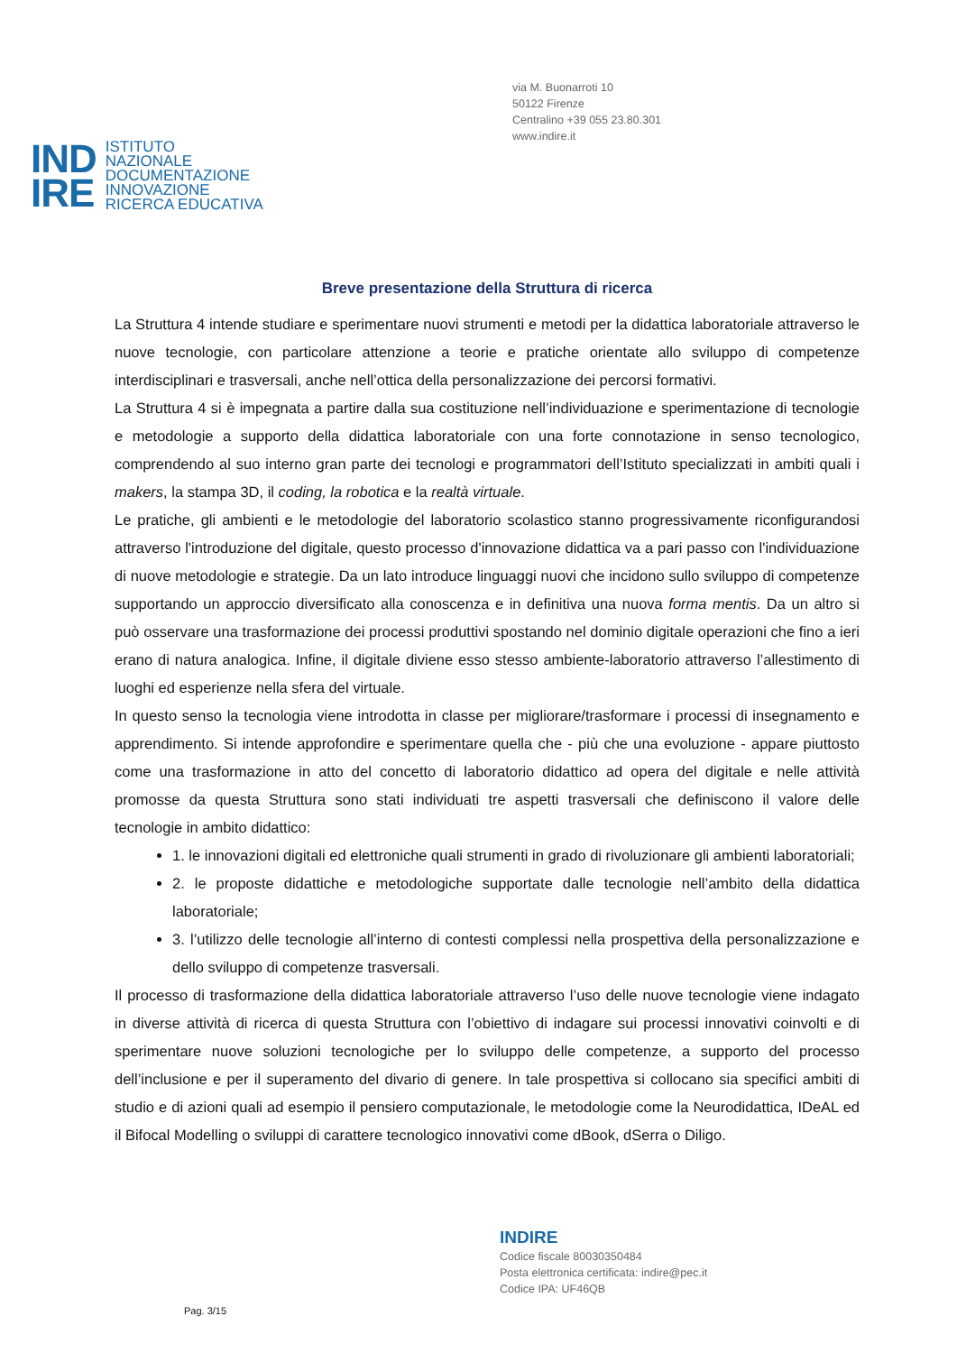via M. Buonarroti 10
50122 Firenze
Centralino +39 055 23.80.301
www.indire.it
IND
IRE
ISTITUTO
NAZIONALE
DOCUMENTAZIONE
INNOVAZIONE
RICERCA EDUCATIVA
Breve presentazione della Struttura di ricerca
La Struttura 4 intende studiare e sperimentare nuovi strumenti e metodi per la didattica laboratoriale attraverso le nuove tecnologie, con particolare attenzione a teorie e pratiche orientate allo sviluppo di competenze interdisciplinari e trasversali, anche nell’ottica della personalizzazione dei percorsi formativi.
La Struttura 4 si è impegnata a partire dalla sua costituzione nell’individuazione e sperimentazione di tecnologie e metodologie a supporto della didattica laboratoriale con una forte connotazione in senso tecnologico, comprendendo al suo interno gran parte dei tecnologi e programmatori dell’Istituto specializzati in ambiti quali i makers, la stampa 3D, il coding, la robotica e la realtà virtuale.
Le pratiche, gli ambienti e le metodologie del laboratorio scolastico stanno progressivamente riconfigurandosi attraverso l'introduzione del digitale, questo processo d'innovazione didattica va a pari passo con l'individuazione di nuove metodologie e strategie. Da un lato introduce linguaggi nuovi che incidono sullo sviluppo di competenze supportando un approccio diversificato alla conoscenza e in definitiva una nuova forma mentis. Da un altro si può osservare una trasformazione dei processi produttivi spostando nel dominio digitale operazioni che fino a ieri erano di natura analogica. Infine, il digitale diviene esso stesso ambiente-laboratorio attraverso l’allestimento di luoghi ed esperienze nella sfera del virtuale.
In questo senso la tecnologia viene introdotta in classe per migliorare/trasformare i processi di insegnamento e apprendimento. Si intende approfondire e sperimentare quella che - più che una evoluzione - appare piuttosto come una trasformazione in atto del concetto di laboratorio didattico ad opera del digitale e nelle attività promosse da questa Struttura sono stati individuati tre aspetti trasversali che definiscono il valore delle tecnologie in ambito didattico:
1. le innovazioni digitali ed elettroniche quali strumenti in grado di rivoluzionare gli ambienti laboratoriali;
2. le proposte didattiche e metodologiche supportate dalle tecnologie nell’ambito della didattica laboratoriale;
3. l’utilizzo delle tecnologie all’interno di contesti complessi nella prospettiva della personalizzazione e dello sviluppo di competenze trasversali.
Il processo di trasformazione della didattica laboratoriale attraverso l’uso delle nuove tecnologie viene indagato in diverse attività di ricerca di questa Struttura con l’obiettivo di indagare sui processi innovativi coinvolti e di sperimentare nuove soluzioni tecnologiche per lo sviluppo delle competenze, a supporto del processo dell’inclusione e per il superamento del divario di genere. In tale prospettiva si collocano sia specifici ambiti di studio e di azioni quali ad esempio il pensiero computazionale, le metodologie come la Neurodidattica, IDeAL ed il Bifocal Modelling o sviluppi di carattere tecnologico innovativi come dBook, dSerra o Diligo.
INDIRE
Codice fiscale 80030350484
Posta elettronica certificata: indire@pec.it
Codice IPA: UF46QB
Pag. 3/15